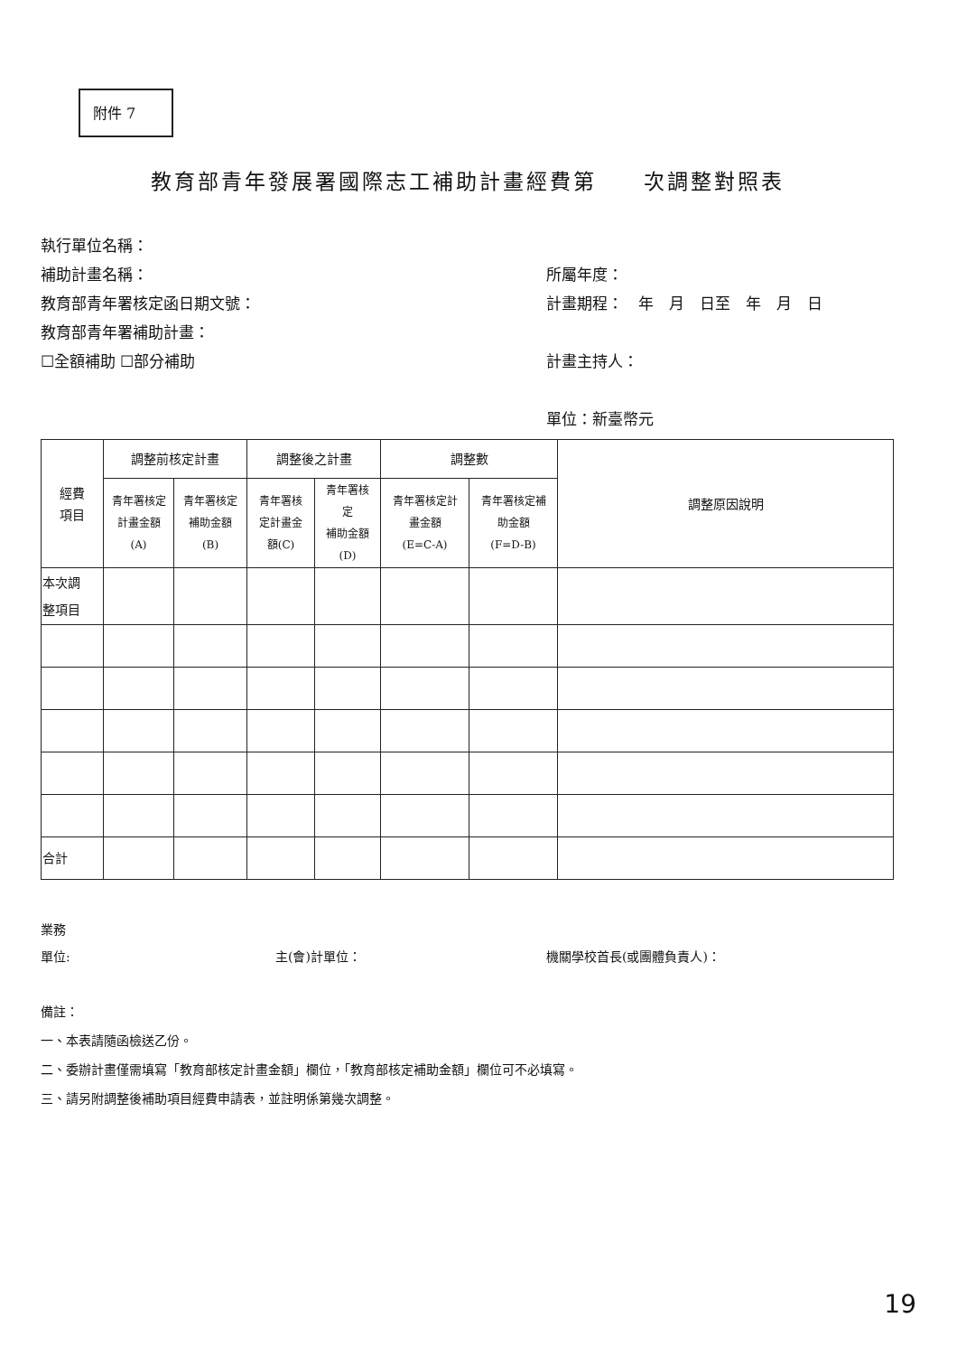附件 7
教育部青年發展署國際志工補助計畫經費第　　次調整對照表
執行單位名稱：
補助計畫名稱：
教育部青年署核定函日期文號：
教育部青年署補助計畫：
☐全額補助 ☐部分補助
所屬年度：
計畫期程：　年　月　日至　年　月　日
計畫主持人：
單位：新臺幣元
| 經費 項目 | 調整前核定計畫 | | 調整後之計畫 | | 調整數 | | 調整原因說明 |
| --- | --- | --- | --- | --- | --- | --- | --- |
| | 青年署核定 計畫金額 (A) | 青年署核定 補助金額 (B) | 青年署核 定計畫金 額(C) | 青年署核 定 補助金額 (D) | 青年署核定計 畫金額 (E=C-A) | 青年署核定補 助金額 (F=D-B) | |
| 本次調 整項目 | | | | | | | |
| 合計 | | | | | | | |
業務
單位:
主(會)計單位：
機關學校首長(或團體負責人)：
備註：
一、本表請隨函檢送乙份。
二、委辦計畫僅需填寫「教育部核定計畫金額」欄位，「教育部核定補助金額」欄位可不必填寫。
三、請另附調整後補助項目經費申請表，並註明係第幾次調整。
19